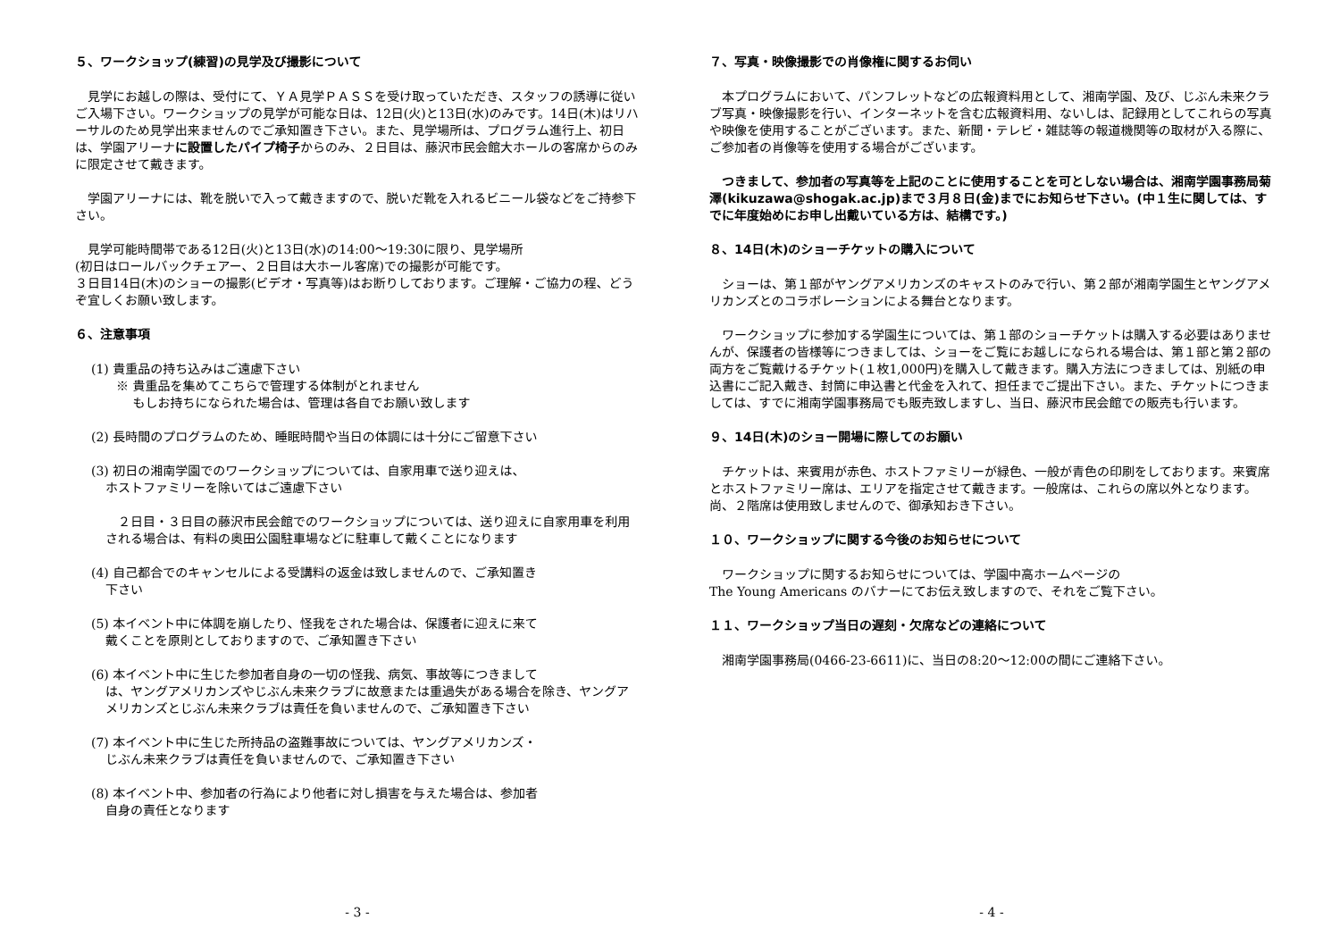５、ワークショップ(練習)の見学及び撮影について
見学にお越しの際は、受付にて、ＹＡ見学ＰＡＳＳを受け取っていただき、スタッフの誘導に従いご入場下さい。ワークショップの見学が可能な日は、12日(火)と13日(水)のみです。14日(木)はリハーサルのため見学出来ませんのでご承知置き下さい。また、見学場所は、プログラム進行上、初日は、学園アリーナに設置したパイプ椅子からのみ、２日目は、藤沢市民会館大ホールの客席からのみに限定させて戴きます。
学園アリーナには、靴を脱いで入って戴きますので、脱いだ靴を入れるビニール袋などをご持参下さい。
見学可能時間帯である12日(火)と13日(水)の14:00～19:30に限り、見学場所
(初日はロールバックチェアー、２日目は大ホール客席)での撮影が可能です。
３日目14日(木)のショーの撮影(ビデオ・写真等)はお断りしております。ご理解・ご協力の程、どうぞ宜しくお願い致します。
６、注意事項
(1) 貴重品の持ち込みはご遠慮下さい
　　※ 貴重品を集めてこちらで管理する体制がとれません
　　　 もしお持ちになられた場合は、管理は各自でお願い致します
(2) 長時間のプログラムのため、睡眠時間や当日の体調には十分にご留意下さい
(3) 初日の湘南学園でのワークショップについては、自家用車で送り迎えは、
ホストファミリーを除いてはご遠慮下さい
　２日目・３日目の藤沢市民会館でのワークショップについては、送り迎えに自家用車を利用される場合は、有料の奥田公園駐車場などに駐車して戴くことになります
(4) 自己都合でのキャンセルによる受講料の返金は致しませんので、ご承知置き
下さい
(5) 本イベント中に体調を崩したり、怪我をされた場合は、保護者に迎えに来て
戴くことを原則としておりますので、ご承知置き下さい
(6) 本イベント中に生じた参加者自身の一切の怪我、病気、事故等につきまして
は、ヤングアメリカンズやじぶん未来クラブに故意または重過失がある場合を除き、ヤングアメリカンズとじぶん未来クラブは責任を負いませんので、ご承知置き下さい
(7) 本イベント中に生じた所持品の盗難事故については、ヤングアメリカンズ・
じぶん未来クラブは責任を負いませんので、ご承知置き下さい
(8) 本イベント中、参加者の行為により他者に対し損害を与えた場合は、参加者
自身の責任となります
- 3 -
７、写真・映像撮影での肖像権に関するお伺い
本プログラムにおいて、パンフレットなどの広報資料用として、湘南学園、及び、じぶん未来クラブ写真・映像撮影を行い、インターネットを含む広報資料用、ないしは、記録用としてこれらの写真や映像を使用することがございます。また、新聞・テレビ・雑誌等の報道機関等の取材が入る際に、ご参加者の肖像等を使用する場合がございます。
つきまして、参加者の写真等を上記のことに使用することを可としない場合は、湘南学園事務局菊澤(kikuzawa@shogak.ac.jp)まで３月８日(金)までにお知らせ下さい。(中１生に関しては、すでに年度始めにお申し出戴いている方は、結構です。)
８、14日(木)のショーチケットの購入について
ショーは、第１部がヤングアメリカンズのキャストのみで行い、第２部が湘南学園生とヤングアメリカンズとのコラボレーションによる舞台となります。
ワークショップに参加する学園生については、第１部のショーチケットは購入する必要はありませんが、保護者の皆様等につきましては、ショーをご覧にお越しになられる場合は、第１部と第２部の両方をご覧戴けるチケット(１枚1,000円)を購入して戴きます。購入方法につきましては、別紙の申込書にご記入戴き、封筒に申込書と代金を入れて、担任までご提出下さい。また、チケットにつきましては、すでに湘南学園事務局でも販売致しますし、当日、藤沢市民会館での販売も行います。
９、14日(木)のショー開場に際してのお願い
チケットは、来賓用が赤色、ホストファミリーが緑色、一般が青色の印刷をしております。来賓席とホストファミリー席は、エリアを指定させて戴きます。一般席は、これらの席以外となります。尚、２階席は使用致しませんので、御承知おき下さい。
１０、ワークショップに関する今後のお知らせについて
ワークショップに関するお知らせについては、学園中高ホームページの
The Young Americans のバナーにてお伝え致しますので、それをご覧下さい。
１１、ワークショップ当日の遅刻・欠席などの連絡について
湘南学園事務局(0466-23-6611)に、当日の8:20～12:00の間にご連絡下さい。
- 4 -